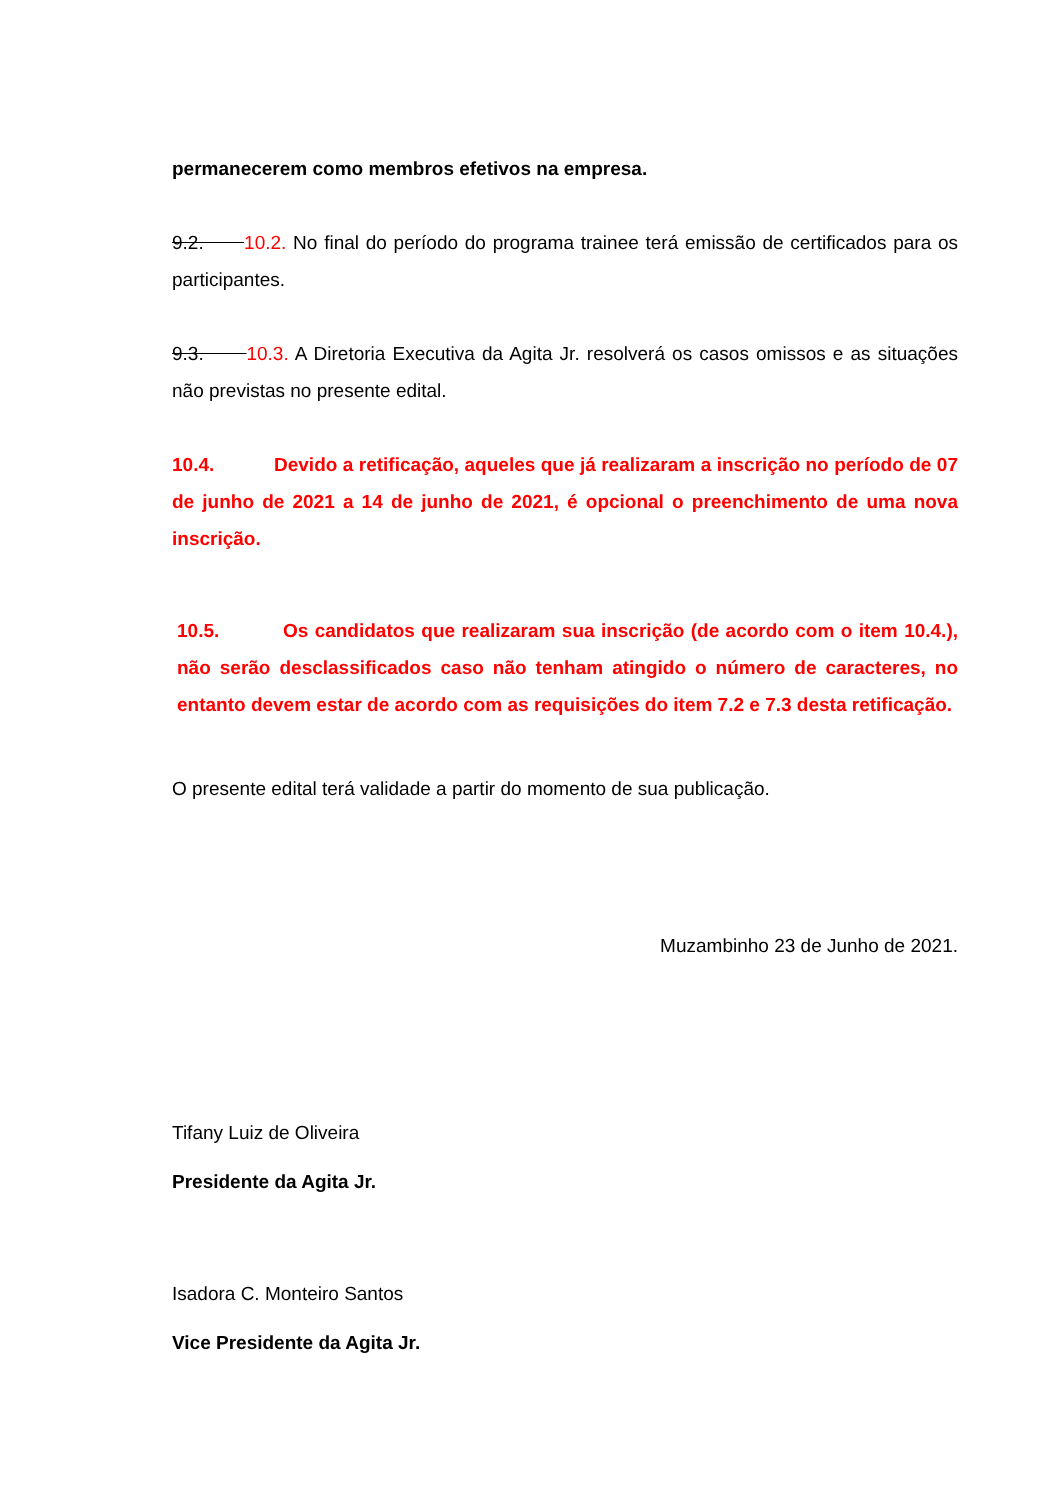permanecerem como membros efetivos na empresa.
9.2. 10.2. No final do período do programa trainee terá emissão de certificados para os participantes.
9.3. 10.3. A Diretoria Executiva da Agita Jr. resolverá os casos omissos e as situações não previstas no presente edital.
10.4. Devido a retificação, aqueles que já realizaram a inscrição no período de 07 de junho de 2021 a 14 de junho de 2021, é opcional o preenchimento de uma nova inscrição.
10.5. Os candidatos que realizaram sua inscrição (de acordo com o item 10.4.), não serão desclassificados caso não tenham atingido o número de caracteres, no entanto devem estar de acordo com as requisições do item 7.2 e 7.3 desta retificação.
O presente edital terá validade a partir do momento de sua publicação.
Muzambinho 23 de Junho de 2021.
Tifany Luiz de Oliveira
Presidente da Agita Jr.
Isadora C. Monteiro Santos
Vice Presidente da Agita Jr.